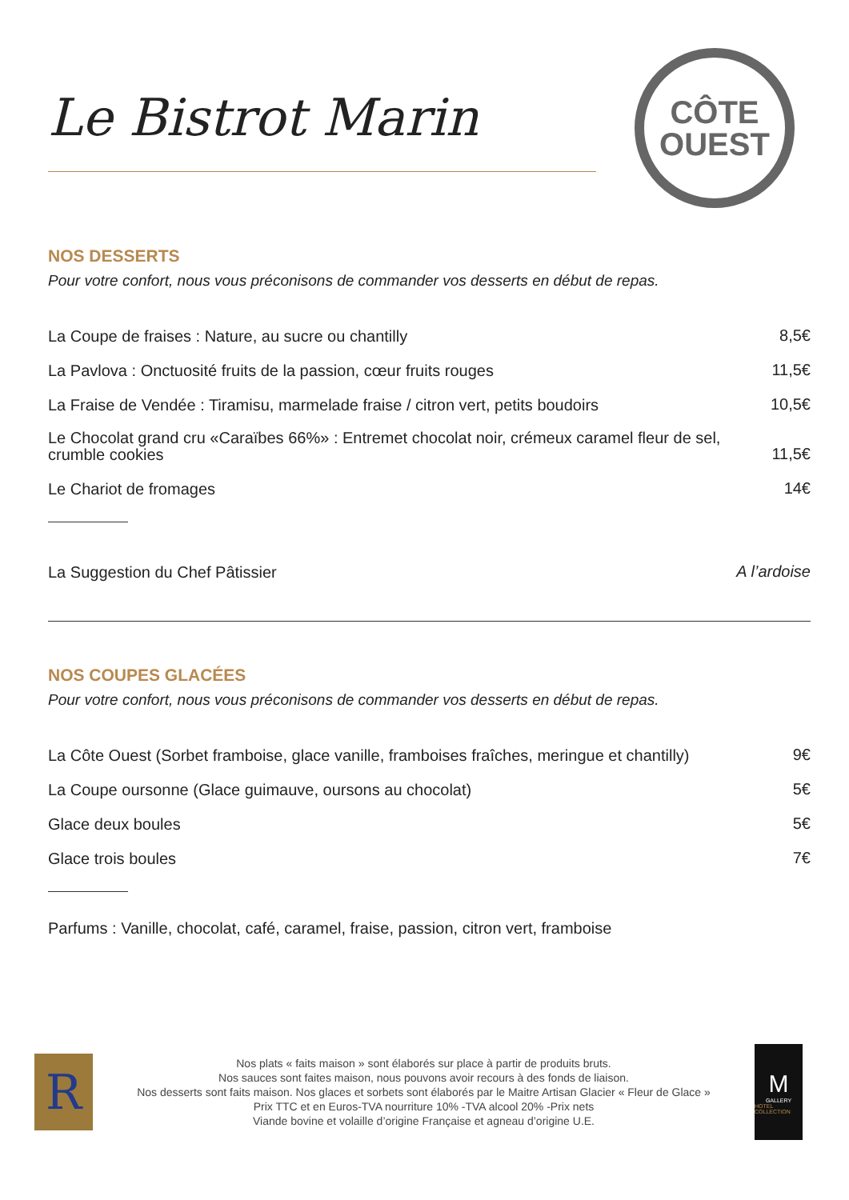Le Bistrot Marin
CÔTE
OUEST
NOS DESSERTS
Pour votre confort, nous vous préconisons de commander vos desserts en début de repas.
La Coupe de fraises : Nature, au sucre ou chantilly 8,5€
La Pavlova : Onctuosité fruits de la passion, cœur fruits rouges 11,5€
La Fraise de Vendée : Tiramisu, marmelade fraise / citron vert, petits boudoirs 10,5€
Le Chocolat grand cru «Caraïbes 66%» : Entremet chocolat noir, crémeux caramel fleur de sel, crumble cookies 11,5€
Le Chariot de fromages 14€
La Suggestion du Chef Pâtissier A l’ardoise
NOS COUPES GLACÉES
Pour votre confort, nous vous préconisons de commander vos desserts en début de repas.
La Côte Ouest (Sorbet framboise, glace vanille, framboises fraîches, meringue et chantilly) 9€
La Coupe oursonne (Glace guimauve, oursons au chocolat) 5€
Glace deux boules 5€
Glace trois boules 7€
Parfums : Vanille, chocolat, café, caramel, fraise, passion, citron vert, framboise
R
Nos plats « faits maison » sont élaborés sur place à partir de produits bruts.
Nos sauces sont faites maison, nous pouvons avoir recours à des fonds de liaison.
Nos desserts sont faits maison. Nos glaces et sorbets sont élaborés par le Maitre Artisan Glacier « Fleur de Glace »
Prix TTC et en Euros-TVA nourriture 10% -TVA alcool 20% -Prix nets
Viande bovine et volaille d’origine Française et agneau d’origine U.E.
M
GALLERY
HOTEL COLLECTION